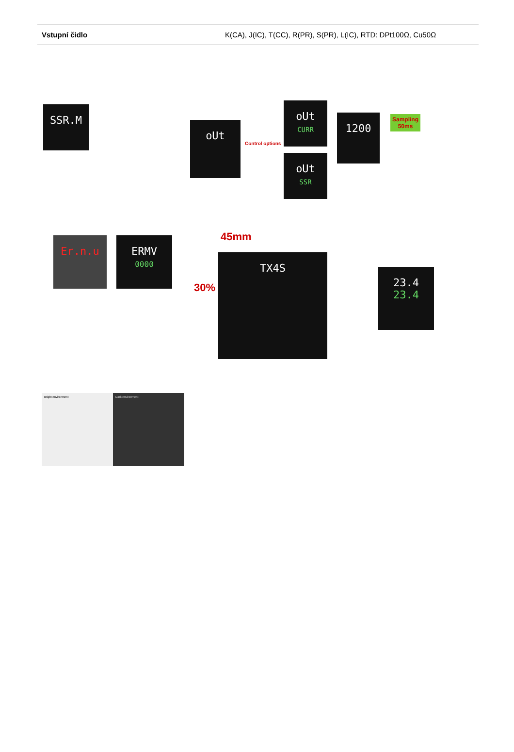| Vstupní čidlo | K(CA), J(IC), T(CC), R(PR), S(PR), L(IC), RTD: DPt100Ω, Cu50Ω |
SSR.M
oUt
oUt
CURR
oUt
SSR
1200
Control options
Sampling
50ms
Er.n.u
ERMV
0000
TX4S
45mm
30%
23.4
23.4
Bright environment Dark environment